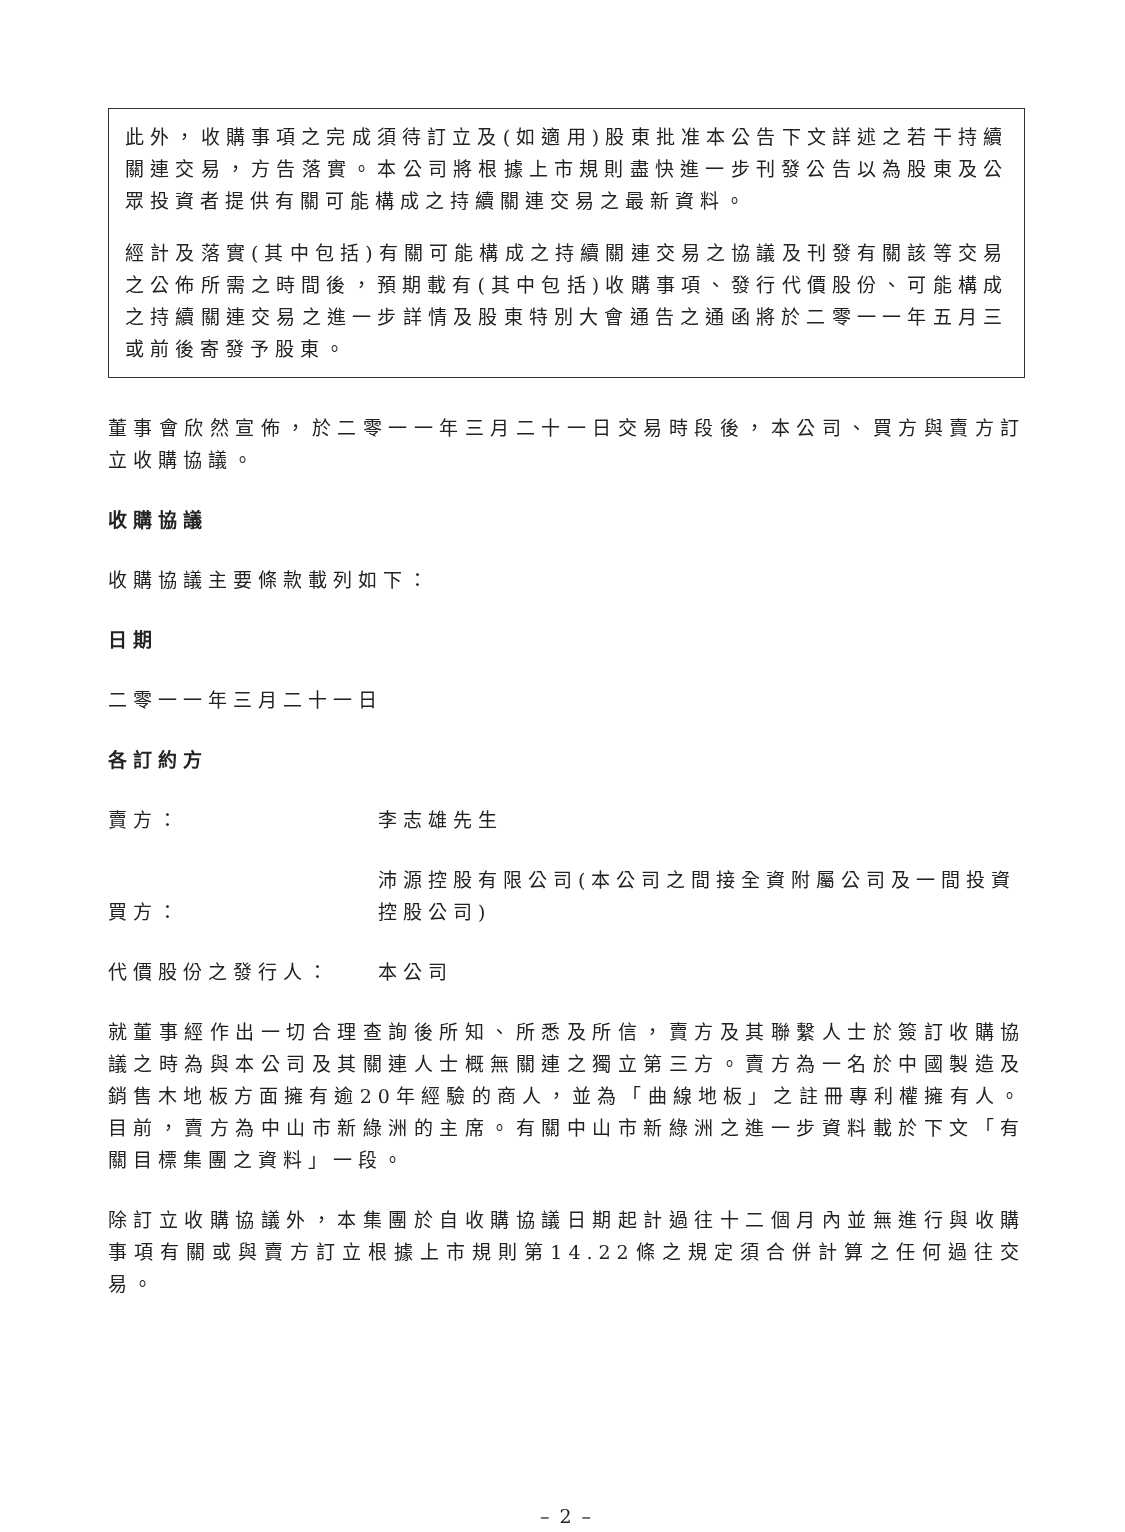此外，收購事項之完成須待訂立及(如適用)股東批准本公告下文詳述之若干持續關連交易，方告落實。本公司將根據上市規則盡快進一步刊發公告以為股東及公眾投資者提供有關可能構成之持續關連交易之最新資料。
經計及落實(其中包括)有關可能構成之持續關連交易之協議及刊發有關該等交易之公佈所需之時間後，預期載有(其中包括)收購事項、發行代價股份、可能構成之持續關連交易之進一步詳情及股東特別大會通告之通函將於二零一一年五月三或前後寄發予股東。
董事會欣然宣佈，於二零一一年三月二十一日交易時段後，本公司、買方與賣方訂立收購協議。
收購協議
收購協議主要條款載列如下：
日期
二零一一年三月二十一日
各訂約方
賣方：
李志雄先生
買方：
沛源控股有限公司(本公司之間接全資附屬公司及一間投資控股公司)
代價股份之發行人：
本公司
就董事經作出一切合理查詢後所知、所悉及所信，賣方及其聯繫人士於簽訂收購協議之時為與本公司及其關連人士概無關連之獨立第三方。賣方為一名於中國製造及銷售木地板方面擁有逾20年經驗的商人，並為「曲線地板」之註冊專利權擁有人。目前，賣方為中山市新綠洲的主席。有關中山市新綠洲之進一步資料載於下文「有關目標集團之資料」一段。
除訂立收購協議外，本集團於自收購協議日期起計過往十二個月內並無進行與收購事項有關或與賣方訂立根據上市規則第14.22條之規定須合併計算之任何過往交易。
– 2 –